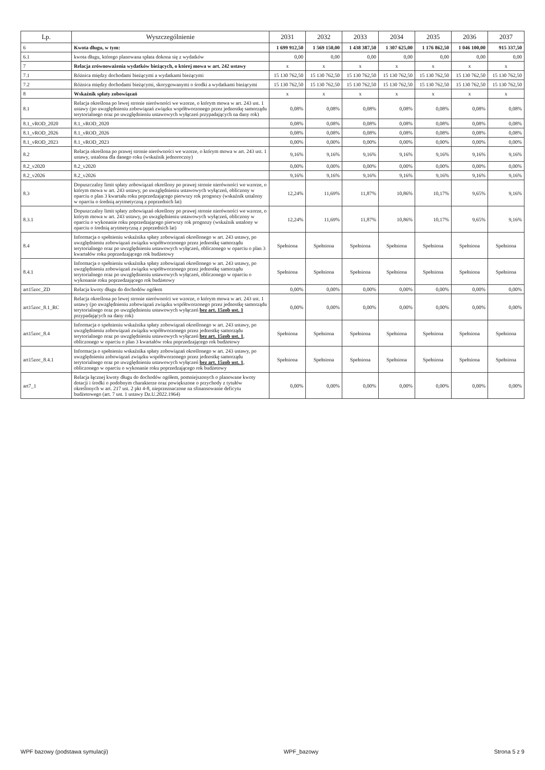| Lp. | Wyszczególnienie | 2031 | 2032 | 2033 | 2034 | 2035 | 2036 | 2037 |
| --- | --- | --- | --- | --- | --- | --- | --- | --- |
| 6 | Kwota długu, w tym: | 1 699 912,50 | 1 569 150,00 | 1 438 387,50 | 1 307 625,00 | 1 176 862,50 | 1 046 100,00 | 915 337,50 |
| 6.1 | kwota długu, którego planowana spłata dokona się z wydatków | 0,00 | 0,00 | 0,00 | 0,00 | 0,00 | 0,00 | 0,00 |
| 7 | Relacja zrównoważenia wydatków bieżących, o której mowa w art. 242 ustawy | x | x | x | x | x | x | x |
| 7.1 | Różnica między dochodami bieżącymi a wydatkami bieżącymi | 15 130 762,50 | 15 130 762,50 | 15 130 762,50 | 15 130 762,50 | 15 130 762,50 | 15 130 762,50 | 15 130 762,50 |
| 7.2 | Różnica między dochodami bieżącymi, skorygowanymi o środki a wydatkami bieżącymi | 15 130 762,50 | 15 130 762,50 | 15 130 762,50 | 15 130 762,50 | 15 130 762,50 | 15 130 762,50 | 15 130 762,50 |
| 8 | Wskaźnik spłaty zobowiązań | x | x | x | x | x | x | x |
| 8.1 | Relacja określona po lewej stronie nierówności we wzorze, o którym mowa w art. 243 ust. 1 ustawy (po uwzględnieniu zobowiązań związku współtworzonego przez jednostkę samorządu terytorialnego oraz po uwzględnieniu ustawowych wyłączeń przypadających na dany rok) | 0,08% | 0,08% | 0,08% | 0,08% | 0,08% | 0,08% | 0,08% |
| 8.1_vROD_2020 | 8.1_vROD_2020 | 0,08% | 0,08% | 0,08% | 0,08% | 0,08% | 0,08% | 0,08% |
| 8.1_vROD_2026 | 8.1_vROD_2026 | 0,08% | 0,08% | 0,08% | 0,08% | 0,08% | 0,08% | 0,08% |
| 8.1_vROD_2023 | 8.1_vROD_2023 | 0,00% | 0,00% | 0,00% | 0,00% | 0,00% | 0,00% | 0,00% |
| 8.2 | Relacja określona po prawej stronie nierówności we wzorze, o którym mowa w art. 243 ust. 1 ustawy, ustalona dla danego roku (wskaźnik jednoroczny) | 9,16% | 9,16% | 9,16% | 9,16% | 9,16% | 9,16% | 9,16% |
| 8.2_v2020 | 8.2_v2020 | 0,00% | 0,00% | 0,00% | 0,00% | 0,00% | 0,00% | 0,00% |
| 8.2_v2026 | 8.2_v2026 | 9,16% | 9,16% | 9,16% | 9,16% | 9,16% | 9,16% | 9,16% |
| 8.3 | Dopuszczalny limit spłaty zobowiązań określony po prawej stronie nierówności we wzorze, o którym mowa w art. 243 ustawy, po uwzględnieniu ustawowych wyłączeń, obliczony w oparciu o plan 3 kwartału roku poprzedzającego pierwszy rok prognozy (wskaźnik ustalony w oparciu o średnią arytmetyczną z poprzednich lat) | 12,24% | 11,69% | 11,87% | 10,86% | 10,17% | 9,65% | 9,16% |
| 8.3.1 | Dopuszczalny limit spłaty zobowiązań określony po prawej stronie nierówności we wzorze, o którym mowa w art. 243 ustawy, po uwzględnieniu ustawowych wyłączeń, obliczony w oparciu o wykonanie roku poprzedzającego pierwszy rok prognozy (wskaźnik ustalony w oparciu o średnią arytmetyczną z poprzednich lat) | 12,24% | 11,69% | 11,87% | 10,86% | 10,17% | 9,65% | 9,16% |
| 8.4 | Informacja o spełnieniu wskaźnika spłaty zobowiązań określonego w art. 243 ustawy, po uwzględnieniu zobowiązań związku współtworzonego przez jednostkę samorządu terytorialnego oraz po uwzględnieniu ustawowych wyłączeń, obliczonego w oparciu o plan 3 kwartałów roku poprzedzającego rok budżetowy | Spełniona | Spełniona | Spełniona | Spełniona | Spełniona | Spełniona | Spełniona |
| 8.4.1 | Informacja o spełnieniu wskaźnika spłaty zobowiązań określonego w art. 243 ustawy, po uwzględnieniu zobowiązań związku współtworzonego przez jednostkę samorządu terytorialnego oraz po uwzględnieniu ustawowych wyłączeń, obliczonego w oparciu o wykonanie roku poprzedzającego rok budżetowy | Spełniona | Spełniona | Spełniona | Spełniona | Spełniona | Spełniona | Spełniona |
| art15zoc_ZD | Relacja kwoty długu do dochodów ogółem | 0,00% | 0,00% | 0,00% | 0,00% | 0,00% | 0,00% | 0,00% |
| art15zoc_8.1_RC | Relacja określona po lewej stronie nierówności we wzorze, o którym mowa w art. 243 ust. 1 ustawy (po uwzględnieniu zobowiązań związku współtworzonego przez jednostkę samorządu terytorialnego oraz po uwzględnieniu ustawowych wyłączeń bez art. 15zob ust. 1 przypadających na dany rok) | 0,00% | 0,00% | 0,00% | 0,00% | 0,00% | 0,00% | 0,00% |
| art15zoc_8.4 | Informacja o spełnieniu wskaźnika spłaty zobowiązań określonego w art. 243 ustawy, po uwzględnieniu zobowiązań związku współtworzonego przez jednostkę samorządu terytorialnego oraz po uwzględnieniu ustawowych wyłączeń bez art. 15zob ust. 1 , obliczonego w oparciu o plan 3 kwartałów roku poprzedzającego rok budżetowy | Spełniona | Spełniona | Spełniona | Spełniona | Spełniona | Spełniona | Spełniona |
| art15zoc_8.4.1 | Informacja o spełnieniu wskaźnika spłaty zobowiązań określonego w art. 243 ustawy, po uwzględnieniu zobowiązań związku współtworzonego przez jednostkę samorządu terytorialnego oraz po uwzględnieniu ustawowych wyłączeń bez art. 15zob ust. 1 , obliczonego w oparciu o wykonanie roku poprzedzającego rok budżetowy | Spełniona | Spełniona | Spełniona | Spełniona | Spełniona | Spełniona | Spełniona |
| art7_1 | Relacja łącznej kwoty długu do dochodów ogółem, pomniejszonych o planowane kwoty dotacji i środki o podobnym charakterze oraz powiększone o przychody z tytułów określonych w art. 217 ust. 2 pkt 4-8, nieprzeznaczone na sfinansowanie deficytu budżetowego (art. 7 ust. 1 ustawy Dz.U.2022.1964) | 0,00% | 0,00% | 0,00% | 0,00% | 0,00% | 0,00% | 0,00% |
WPF bazowy (podstawa symulacji) WPF_bazowy Strona 5 z 9